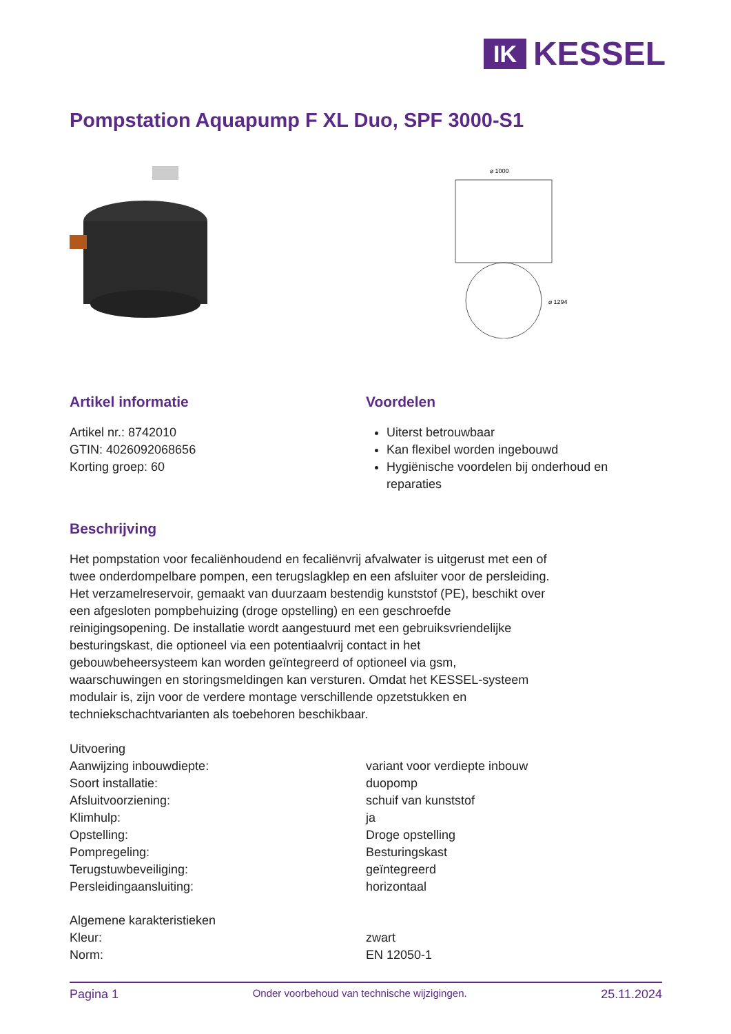IK
KESSEL
Pompstation Aquapump F XL Duo, SPF 3000-S1
⌀ 1000
⌀ 1294
Artikel informatie
Artikel nr.: 8742010
GTIN: 4026092068656
Korting groep: 60
Voordelen
Uiterst betrouwbaar
Kan flexibel worden ingebouwd
Hygiënische voordelen bij onderhoud en reparaties
Beschrijving
Het pompstation voor fecaliënhoudend en fecaliënvrij afvalwater is uitgerust met een of twee onderdompelbare pompen, een terugslagklep en een afsluiter voor de persleiding. Het verzamelreservoir, gemaakt van duurzaam bestendig kunststof (PE), beschikt over een afgesloten pompbehuizing (droge opstelling) en een geschroefde reinigingsopening. De installatie wordt aangestuurd met een gebruiksvriendelijke besturingskast, die optioneel via een potentiaalvrij contact in het gebouwbeheersysteem kan worden geïntegreerd of optioneel via gsm, waarschuwingen en storingsmeldingen kan versturen. Omdat het KESSEL-systeem modulair is, zijn voor de verdere montage verschillende opzetstukken en techniekschachtvarianten als toebehoren beschikbaar.
| Uitvoering | |
| Aanwijzing inbouwdiepte: | variant voor verdiepte inbouw |
| Soort installatie: | duopomp |
| Afsluitvoorziening: | schuif van kunststof |
| Klimhulp: | ja |
| Opstelling: | Droge opstelling |
| Pompregeling: | Besturingskast |
| Terugstuwbeveiliging: | geïntegreerd |
| Persleidingaansluiting: | horizontaal |
| Algemene karakteristieken | |
| Kleur: | zwart |
| Norm: | EN 12050-1 |
Pagina 1 Onder voorbehoud van technische wijzigingen. 25.11.2024